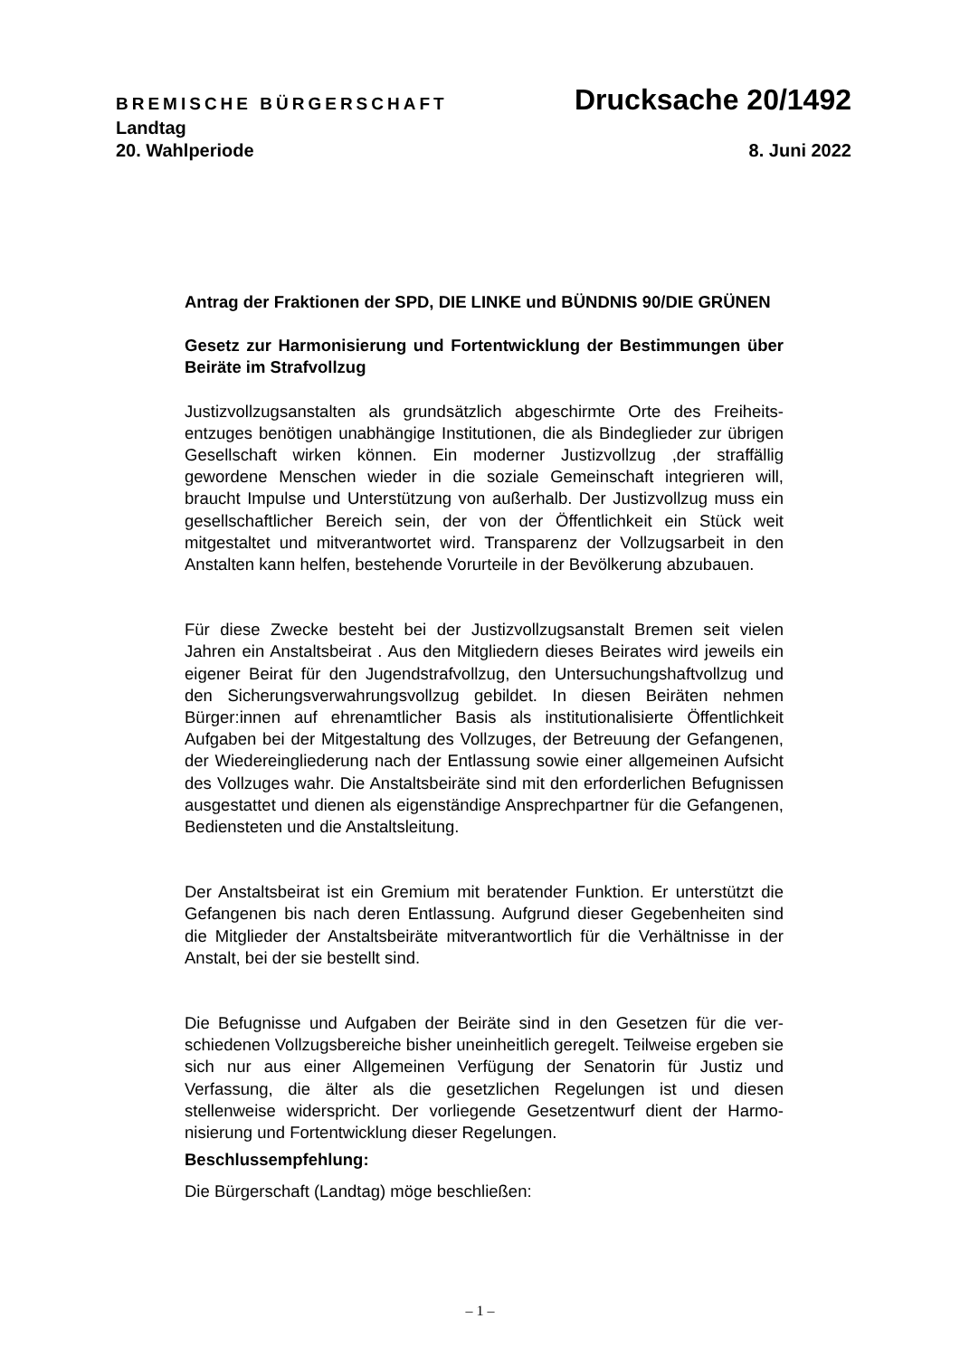BREMISCHE BÜRGERSCHAFT Drucksache 20/1492
Landtag
20. Wahlperiode 8. Juni 2022
Antrag der Fraktionen der SPD, DIE LINKE und BÜNDNIS 90/DIE GRÜNEN
Gesetz zur Harmonisierung und Fortentwicklung der Bestimmungen über Beiräte im Strafvollzug
Justizvollzugsanstalten als grundsätzlich abgeschirmte Orte des Freiheits­entzuges benötigen unabhängige Institutionen, die als Bindeglieder zur üb­rigen Gesellschaft wirken können. Ein moderner Justizvollzug ,der straffällig gewordene Menschen wieder in die soziale Gemeinschaft integrieren will, braucht Impulse und Unterstützung von außerhalb. Der Justizvollzug muss ein gesellschaftlicher Bereich sein, der von der Öffentlichkeit ein Stück weit mitgestaltet und mitverantwortet wird. Transparenz der Vollzugsarbeit in den Anstalten kann helfen, bestehende Vorurteile in der Bevölkerung abzu­bauen.
Für diese Zwecke besteht bei der Justizvollzugsanstalt Bremen seit vielen Jahren ein Anstaltsbeirat . Aus den Mitgliedern dieses Beirates wird jeweils ein eigener Beirat für den Jugendstrafvollzug, den Untersuchungshaftvollzug und den Sicherungsverwahrungsvollzug gebildet. In diesen Beiräten neh­men Bürger:innen auf ehrenamtlicher Basis als institutionalisierte Öffentlich­keit Aufgaben bei der Mitgestaltung des Vollzuges, der Betreuung der Gefangenen, der Wiedereingliederung nach der Entlassung sowie einer all­gemeinen Aufsicht des Vollzuges wahr. Die Anstaltsbeiräte sind mit den er­forderlichen Befugnissen ausgestattet und dienen als eigenständige Ansprechpartner für die Gefangenen, Bediensteten und die Anstaltsleitung.
Der Anstaltsbeirat ist ein Gremium mit beratender Funktion. Er unterstützt die Gefangenen bis nach deren Entlassung. Aufgrund dieser Gegebenheiten sind die Mitglieder der Anstaltsbeiräte mitverantwortlich für die Verhältnisse in der Anstalt, bei der sie bestellt sind.
Die Befugnisse und Aufgaben der Beiräte sind in den Gesetzen für die ver­schiedenen Vollzugsbereiche bisher uneinheitlich geregelt. Teilweise erge­ben sie sich nur aus einer Allgemeinen Verfügung der Senatorin für Justiz und Verfassung, die älter als die gesetzlichen Regelungen ist und diesen stellenweise widerspricht. Der vorliegende Gesetzentwurf dient der Harmo­nisierung und Fortentwicklung dieser Regelungen.
Beschlussempfehlung:
Die Bürgerschaft (Landtag) möge beschließen:
– 1 –